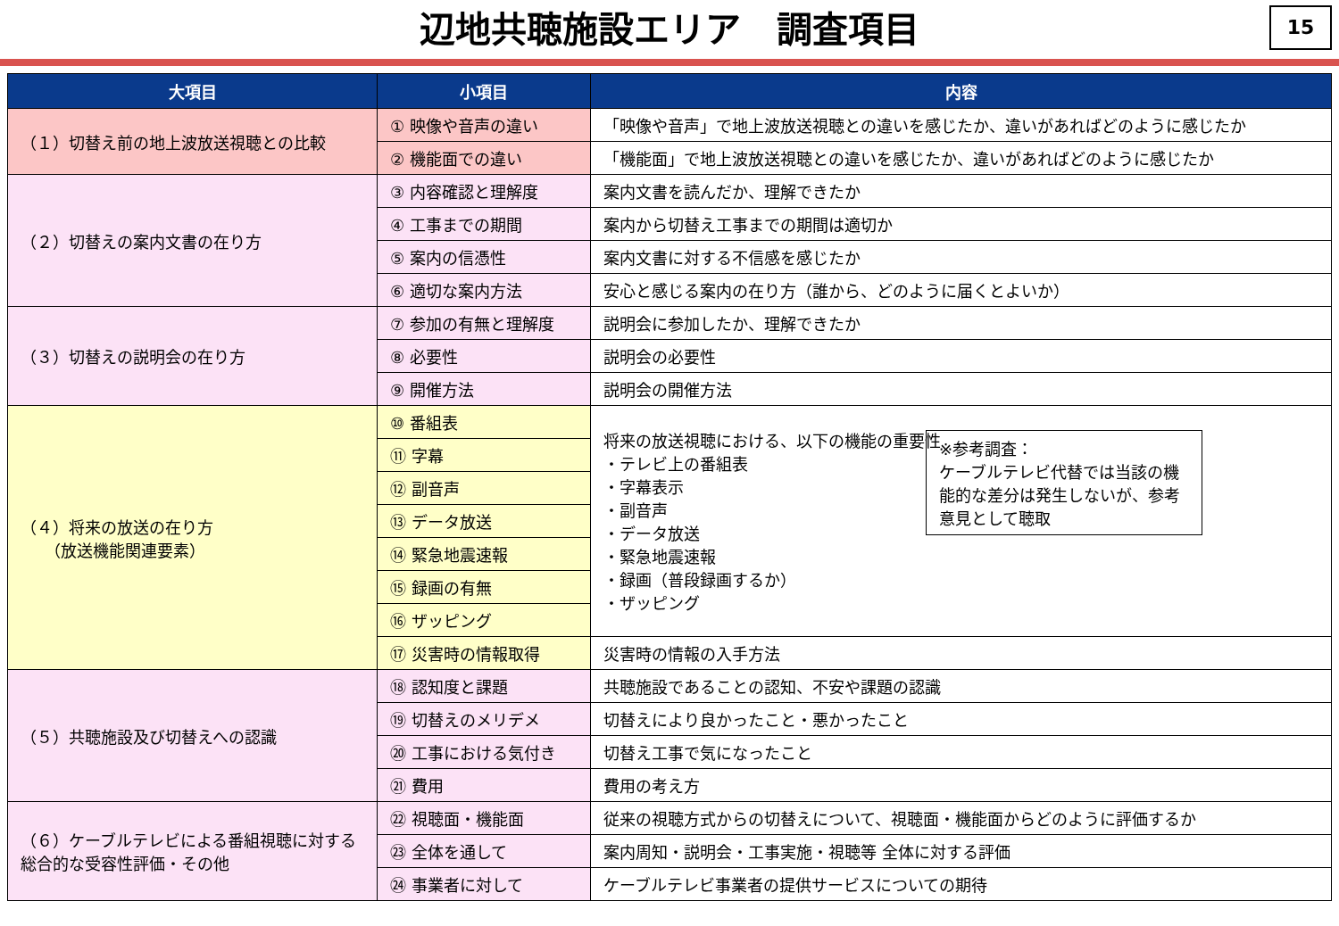辺地共聴施設エリア　調査項目
15
| 大項目 | 小項目 | 内容 |
| --- | --- | --- |
| （１）切替え前の地上波放送視聴との比較 | ① 映像や音声の違い | 「映像や音声」で地上波放送視聴との違いを感じたか、違いがあればどのように感じたか |
| | ② 機能面での違い | 「機能面」で地上波放送視聴との違いを感じたか、違いがあればどのように感じたか |
| （２）切替えの案内文書の在り方 | ③ 内容確認と理解度 | 案内文書を読んだか、理解できたか |
| | ④ 工事までの期間 | 案内から切替え工事までの期間は適切か |
| | ⑤ 案内の信憑性 | 案内文書に対する不信感を感じたか |
| | ⑥ 適切な案内方法 | 安心と感じる案内の在り方（誰から、どのように届くとよいか） |
| （３）切替えの説明会の在り方 | ⑦ 参加の有無と理解度 | 説明会に参加したか、理解できたか |
| | ⑧ 必要性 | 説明会の必要性 |
| | ⑨ 開催方法 | 説明会の開催方法 |
| （４）将来の放送の在り方 （放送機能関連要素） | ⑩ 番組表 | 将来の放送視聴における、以下の機能の重要性 ・テレビ上の番組表 ・字幕表示 ・副音声 ・データ放送 ・緊急地震速報 ・録画（普段録画するか） ・ザッピング ※参考調査： ケーブルテレビ代替では当該の機能的な差分は発生しないが、参考意見として聴取 |
| | ⑪ 字幕 | |
| | ⑫ 副音声 | |
| | ⑬ データ放送 | |
| | ⑭ 緊急地震速報 | |
| | ⑮ 録画の有無 | |
| | ⑯ ザッピング | |
| | ⑰ 災害時の情報取得 | 災害時の情報の入手方法 |
| （５）共聴施設及び切替えへの認識 | ⑱ 認知度と課題 | 共聴施設であることの認知、不安や課題の認識 |
| | ⑲ 切替えのメリデメ | 切替えにより良かったこと・悪かったこと |
| | ⑳ 工事における気付き | 切替え工事で気になったこと |
| | ㉑ 費用 | 費用の考え方 |
| （６）ケーブルテレビによる番組視聴に対する総合的な受容性評価・その他 | ㉒ 視聴面・機能面 | 従来の視聴方式からの切替えについて、視聴面・機能面からどのように評価するか |
| | ㉓ 全体を通して | 案内周知・説明会・工事実施・視聴等 全体に対する評価 |
| | ㉔ 事業者に対して | ケーブルテレビ事業者の提供サービスについての期待 |